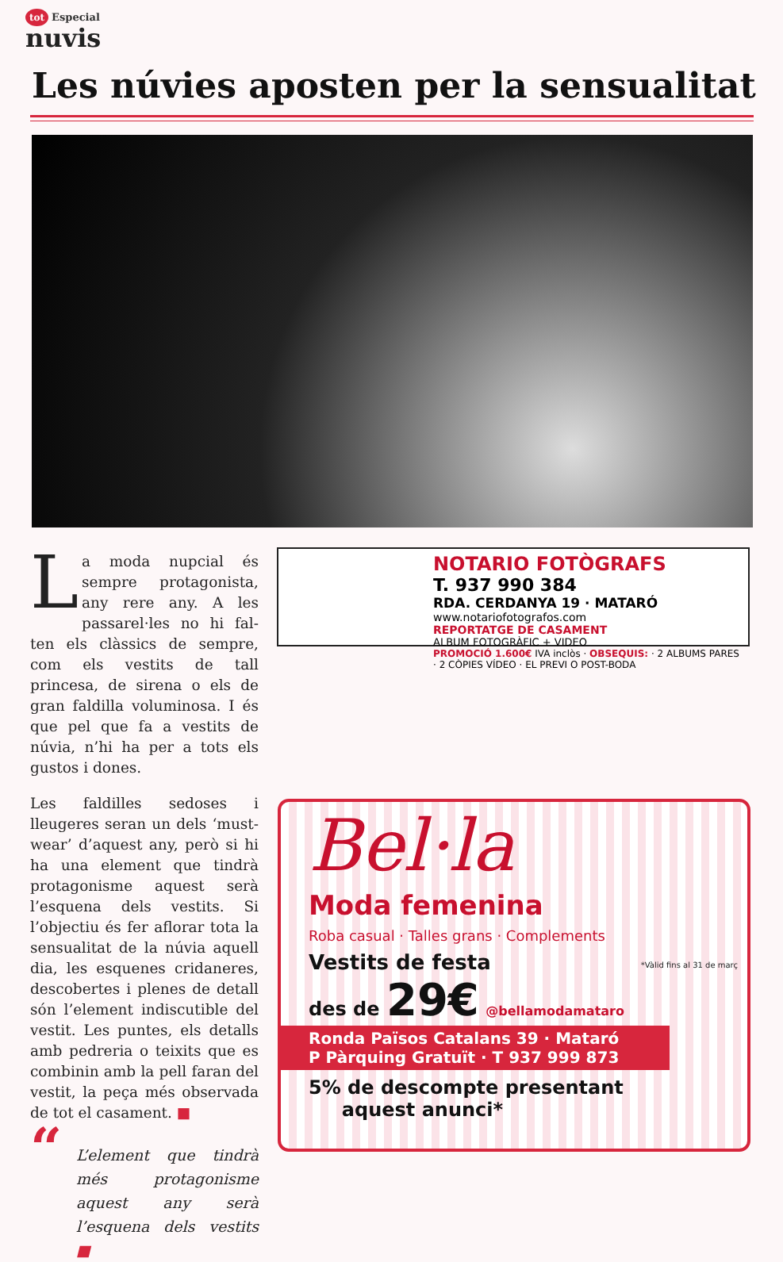tot Especial
nuvis
Les núvies aposten per la sensualitat
La moda nupcial és sempre protagonista, any rere any. A les passarel·les no hi fal­ten els clàssics de sempre, com els vestits de tall princesa, de sirena o els de gran faldilla voluminosa. I és que pel que fa a vestits de núvia, n’hi ha per a tots els gustos i dones.
Les faldilles sedoses i lleugeres se­ran un dels ‘must-wear’ d’aquest any, però si hi ha una element que tindrà protagonisme aquest serà l’esquena dels vestits. Si l’objectiu és fer aflorar tota la sensualitat de la núvia aquell dia, les esquenes cridaneres, descobertes i plenes de detall són l’element indiscutible del vestit. Les puntes, els detalls amb pedreria o teixits que es com­binin amb la pell faran del vestit, la peça més observada de tot el casament. ■
“L’element que tindrà més protagonisme aquest any serà l’esquena dels ves­tits ■
NOTARIO FOTÒGRAFS
T. 937 990 384
RDA. CERDANYA 19 · MATARÓ
www.notariofotografos.com
REPORTATGE DE CASAMENT
ALBUM FOTOGRÀFIC + VIDEO
PROMOCIÓ 1.600€ IVA inclòs · OBSEQUIS: · 2 ALBUMS PARES · 2 CÒPIES VÍDEO · EL PREVI O POST-BODA
Bel·la
Moda femenina
Roba casual · Talles grans · Complements
Vestits de festa
des de 29€ @bellamodamataro
*Vàlid fins al 31 de març
Ronda Països Catalans 39 · Mataró
P Pàrquing Gratuït · T 937 999 873
5% de descompte presentant
aquest anunci*